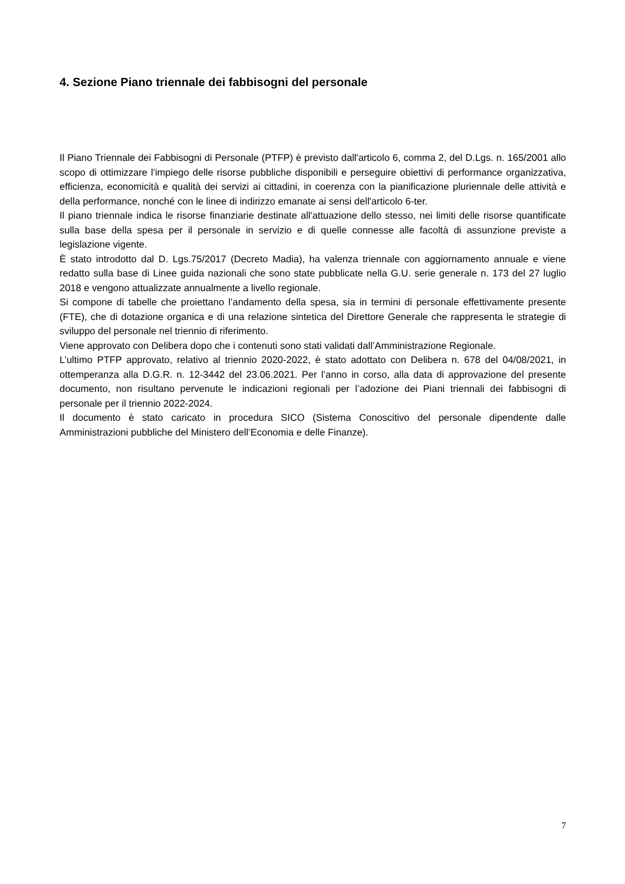4. Sezione Piano triennale dei fabbisogni del personale
Il Piano Triennale dei Fabbisogni di Personale (PTFP) è previsto dall'articolo 6, comma 2, del D.Lgs. n. 165/2001 allo scopo di ottimizzare l'impiego delle risorse pubbliche disponibili e perseguire obiettivi di performance organizzativa, efficienza, economicità e qualità dei servizi ai cittadini, in coerenza con la pianificazione pluriennale delle attività e della performance, nonché con le linee di indirizzo emanate ai sensi dell'articolo 6-ter.
Il piano triennale indica le risorse finanziarie destinate all'attuazione dello stesso, nei limiti delle risorse quantificate sulla base della spesa per il personale in servizio e di quelle connesse alle facoltà di assunzione previste a legislazione vigente.
È stato introdotto dal D. Lgs.75/2017 (Decreto Madia), ha valenza triennale con aggiornamento annuale e viene redatto sulla base di Linee guida nazionali che sono state pubblicate nella G.U. serie generale n. 173 del 27 luglio 2018 e vengono attualizzate annualmente a livello regionale.
Si compone di tabelle che proiettano l’andamento della spesa, sia in termini di personale effettivamente presente (FTE), che di dotazione organica e di una relazione sintetica del Direttore Generale che rappresenta le strategie di sviluppo del personale nel triennio di riferimento.
Viene approvato con Delibera dopo che i contenuti sono stati validati dall’Amministrazione Regionale.
L’ultimo PTFP approvato, relativo al triennio 2020-2022, è stato adottato con Delibera n. 678 del 04/08/2021, in ottemperanza alla D.G.R. n. 12-3442 del 23.06.2021. Per l’anno in corso, alla data di approvazione del presente documento, non risultano pervenute le indicazioni regionali per l’adozione dei Piani triennali dei fabbisogni di personale per il triennio 2022-2024.
Il documento è stato caricato in procedura SICO (Sistema Conoscitivo del personale dipendente dalle Amministrazioni pubbliche del Ministero dell’Economia e delle Finanze).
7